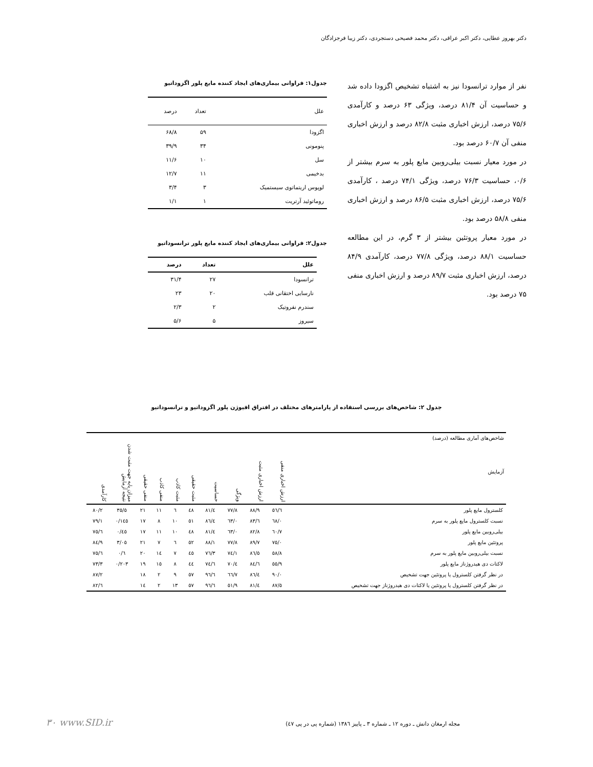دکتر بهروز عطایی، دکتر اکبر عراقی، دکتر محمد فصیحی دستجردی، دکتر زیبا فرجزادگان
نفر از موارد ترانسودا نیز به اشتباه تشخیص اگزودا داده شد و حساسیت آن ۸۱/۴ درصد، ویژگی ۶۳ درصد و کارآمدی ۷۵/۶ درصد، ارزش اخباری مثبت ۸۲/۸ درصد و ارزش اخباری منفی آن ۶۰/۷ درصد بود.
در مورد معیار نسبت بیلی‌روبین مایع پلور به سرم بیشتر از ۰/۶، حساسیت ۷۶/۳ درصد، ویژگی ۷۴/۱ درصد ، کارآمدی ۷۵/۶ درصد، ارزش اخباری مثبت ۸۶/۵ درصد و ارزش اخباری منفی ۵۸/۸ درصد بود.
در مورد معیار پروتئین بیشتر از ۳ گرم، در این مطالعه حساسیت ۸۸/۱ درصد، ویژگی ۷۷/۸ درصد، کارآمدی ۸۴/۹ درصد، ارزش اخباری مثبت ۸۹/۷ درصد و ارزش اخباری منفی ۷۵ درصد بود.
جدول۱: فراوانی بیماری‌های ایجاد کننده مایع پلور اگزوداتیو
| علل | تعداد | درصد |
| --- | --- | --- |
| اگزودا | ۵۹ | ۶۸/۸ |
| پنومونی | ۳۴ | ۳۹/۹ |
| سل | ۱۰ | ۱۱/۶ |
| بدخیمی | ۱۱ | ۱۲/۷ |
| لوپوس اریتماتوی سیستمیک | ۳ | ۳/۴ |
| روماتوئید آرتریت | ۱ | ۱/۱ |
جدول۲: فراوانی بیماری‌های ایجاد کننده مایع پلور ترانسوداتیو
| علل | تعداد | درصد |
| --- | --- | --- |
| ترانسودا | ۲۷ | ۳۱/۴ |
| نارسایی اختقانی قلب | ۲۰ | ۲۳ |
| سندرم نفروتیک | ۲ | ۲/۳ |
| سیروز | ۵ | ۵/۶ |
جدول ۲: شاخص‌های بررسی استفاده از پارامترهای مختلف در افتراق افیوژن پلور اگزوداتیو و ترانسوداتیو
| شاخص‌های آماری مطالعه (درصد) آزمایش | ارزش اخباری منفی | ارزش اخباری مثبت | ویژگی | حساسیت | مثبت حقیقی | مثبت کاذب | منفی کاذب | منفی حقیقی | میزان پایه جهت مثبت شدن نتیجه آزمایش | کارآمدی |
| --- | --- | --- | --- | --- | --- | --- | --- | --- | --- | --- |
| کلسترول مایع پلور | ٥٦/٦ | ٨٨/٩ | ٧٧/٨ | ٨١/٤ | ٤٨ | ٦ | ١١ | ٢١ | ٣٥/٥ | ٨٠/٢ |
| نسبت کلسترول مایع پلور به سرم | ٦٨/٠ | ٨٣/٦ | ٦٣/٠ | ٨٦/٤ | ٥١ | ١٠ | ٨ | ١٧ | ٠/١٤٥ | ٧٩/١ |
| بیلی‌روبین مایع پلور | ٦٠/٧ | ٨٢/٨ | ٦٣/٠ | ٨١/٤ | ٤٨ | ١٠ | ١١ | ١٧ | ٠/٤٥ | ٧٥/٦ |
| پروتئین مایع پلور | ٧٥/٠ | ٨٩/٧ | ٧٧/٨ | ٨٨/١ | ٥٢ | ٦ | ٧ | ٢١ | ٣/٠٥ | ٨٤/٩ |
| نسبت بیلی‌روبین مایع پلور به سرم | ٥٨/٨ | ٨٦/٥ | ٧٤/١ | ٧٦/٣ | ٤٥ | ٧ | ١٤ | ٢٠ | ٠/٦ | ٧٥/٦ |
| لاکتات دی هیدروژناز مایع پلور | ٥٥/٩ | ٨٤/٦ | ٧٠/٤ | ٧٤/٦ | ٤٤ | ٨ | ١٥ | ١٩ | ٠/٢٠٣ | ٧٣/٣ |
| در نظر گرفتن کلسترول یا پروتئین جهت تشخیص | ٩٠/٠ | ٨٦/٤ | ٦٦/٧ | ٩٦/٦ | ٥٧ | ٩ | ٢ | ١٨ | | ٨٧/٢ |
| در نظر گرفتن کلسترول یا پروتئین یا لاکتات دی هیدروژناز جهت تشخیص | ٨٧/٥ | ٨١/٤ | ٥١/٩ | ٩٦/٦ | ٥٧ | ١٣ | ٢ | ١٤ | | ٨٢/٦ |
مجله ارمغان دانش ـ دوره ۱۲ ـ شماره ۳ ـ پاییز ۱۳۸٦ (شماره پی در پی ٤٧)
۳۰ www.SID.ir